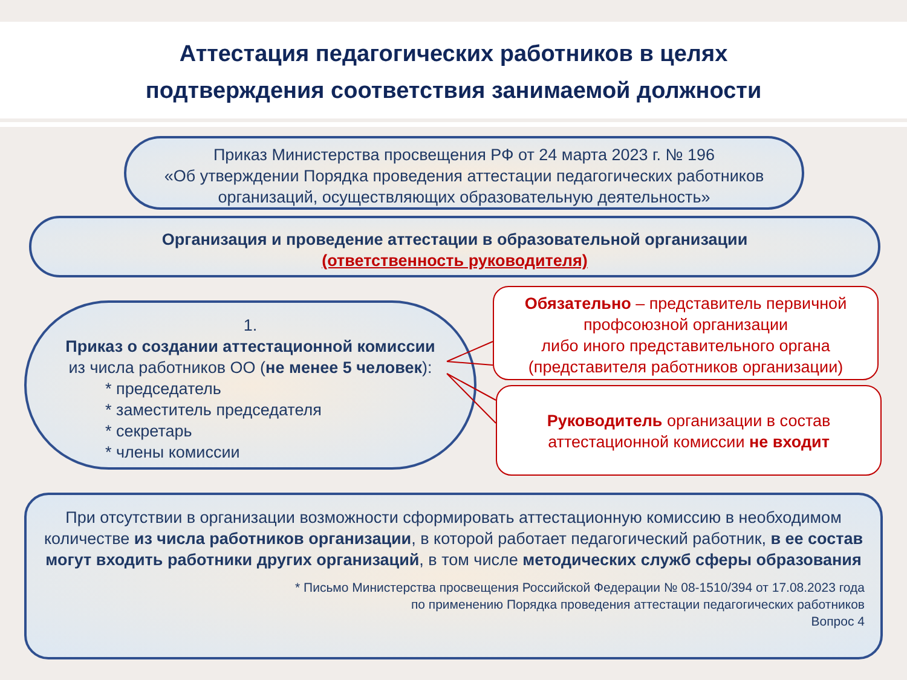Аттестация педагогических работников в целях
подтверждения соответствия занимаемой должности
Приказ Министерства просвещения РФ от 24 марта 2023 г. № 196
«Об утверждении Порядка проведения аттестации педагогических работников организаций, осуществляющих образовательную деятельность»
Организация и проведение аттестации в образовательной организации
(ответственность руководителя)
1.
Приказ о создании аттестационной комиссии
из числа работников ОО (не менее 5 человек):
* председатель
* заместитель председателя
* секретарь
* члены комиссии
Обязательно – представитель первичной профсоюзной организации
либо иного представительного органа
(представителя работников организации)
Руководитель организации в состав аттестационной комиссии не входит
При отсутствии в организации возможности сформировать аттестационную комиссию в необходимом количестве из числа работников организации, в которой работает педагогический работник, в ее состав могут входить работники других организаций, в том числе методических служб сферы образования
* Письмо Министерства просвещения Российской Федерации № 08-1510/394 от 17.08.2023 года
по применению Порядка проведения аттестации педагогических работников
Вопрос 4